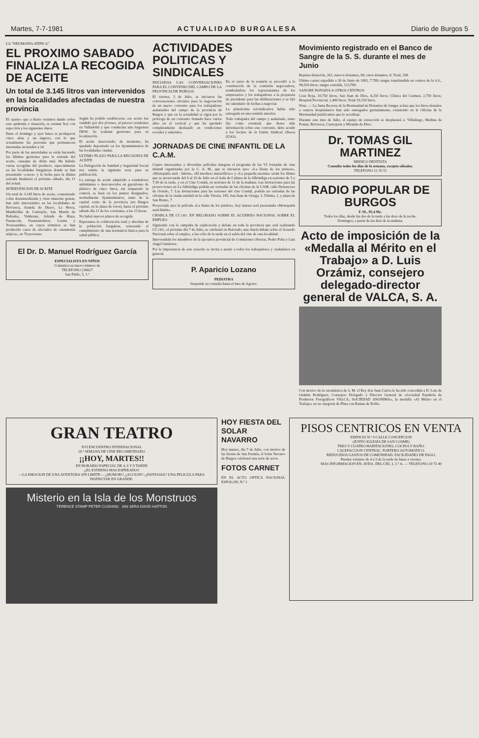Martes, 7-7-1981 ACTUALIDAD BURGALESA Diario de Burgos 5
LA "NEUMONIA ATIPICA"
EL PROXIMO SABADO FINALIZA LA RECOGIDA DE ACEITE
Un total de 3.145 litros van intervenidos en las localidades afectadas de nuestra provincia
El «parte» que a diario venimos dando sobre esta epidemia o situación, se resume hoy con sujección a los siguientes datos:
Entre el domingo y ayer lunes se produjeron cinco altas y un ingreso, con lo que actualmente las personas que permanecen internadas ascienden a 24.
Por parte de las autoridades se están haciendo las últimas gestiones para la retirada del aceite, causante de dicho mal. Ha habido varias recogidas del producto, especialmente en las localidades burgalesas donde se han presentado «casos» y la fecha para la última retirada finalizará el próximo sábado, día 11 del actual.
INTERVENCION DE ACEITE
Un total de 3.145 litros de aceite, conteniendo colza desnaturalizada y otras materias grasas, han sido intervenidos en las localidades de Briviesca, Aranda de Duero, La Horra, Mambrillas de Castrejón, San Martín de Rubiales, Valdezate, Adrada de Haza, Fuentecén, Fuentemolinos, Lerma y Torresandino, en cuyos términos se han producido casos de afectados de «neumonía atípica», en 76 personas.
Según ha podido establecerse, ese aceite fue vendido por dos jóvenes, al parecer residentes en Valladolid y que conducían una furgoneta DKW. Se realizan gestiones para su localización.
El aceite intervenido, de momento, ha quedado depositado en los Ayuntamientos de las localidades citadas.
ULTIMO PLAZO PARA LA RECOGIDA DE ACEITE
La Delegación de Sanidad y Seguridad Social nos remite la siguiente nota para su publicación:
La entrega de aceite adquirido a vendedores ambulantes o desconocidos en garrafones de plástico de cinco litros, sin etiquetado ni control, se hará en los puntos designados, normalmente Ayuntamientos, tanto de la capital como de la provincia (en Burgos capital, en la plaza de toros), hasta el próximo sábado día 11 de los corrientes, a las 13 horas.
No habrá nuevos plazos de recogida.
Esperamos la colaboración total y absoluta de la población burgalesa, reiterando el cumplimiento de una normativa básica para la salud pública.
El Dr. D. Manuel Rodríguez García
ESPECIALISTA EN NIÑOS
Comunica su nuevo número de
TELEFONO 236627
San Pablo, 5, 1.º
ACTIVIDADES POLITICAS Y SINDICALES
INICIADAS LAS CONVERSACIONES PARA EL CONVENIO DEL CAMPO DE LA PROVINCIA DE BURGOS
El viernes, 3 de Julio, se iniciaron las conversaciones oficiales para la negociación de un nuevo convenio para los trabajadores asalariados del campo de la provincia de Burgos y que en la actualidad se rigen por la prórroga de un convenio firmado hace varios años en el vertical y que ha quedado completamente desfasado en condiciones sociales y salariales.
En el curso de la reunión se procedió a la constitución de la comisión negociadora, nombrándose los representantes de los empresarios y los trabajadores a la propuesta de presidente para las deliberaciones y se fijó un calendario de fechas a negociar.
La plataforma reivindicativa había sido entregada en una reunión anterior.
Todo trabajador del campo y asalariado, tanto fijo como eventual, que desee más información sobre este convenio, debe acudir a los locales de la Unión Sindical Obrera (USO).
JORNADAS DE CINE INFANTIL DE LA C.A.M.
Cuatro interesantes y divertidas películas integran el programa de las VI Jornadas de cine infantil organizadas por la C. A. M., que se iniciaron ayer. «La flauta de los pitusos», «Monopatín azul - limón», «El mechero maravilloso» y «La pequeña sirenita» serán los filmes que se proyectarán del 6 al 10 de Julio en el Aula de Cultura de la Alhóndiga en sesiones de 5 y 7,30 de la tarde, y en el Cine Condal, en sesiones de 11 de la mañana. Las invitaciones para las proyecciones en La Alhóndiga podrán ser retiradas de las oficinas de la CAM, calle Defensores de Oviedo, 7. Las invitaciones para las sesiones del cine Condal, podrán ser retiradas de las oficinas de la citada entidad en la calle Vitoria, 185; San Juan de Ortega, 1; Fátima, 1, y plaza de San Bruno, 7.
Proyectada ayer la película «La flauta de los pitufos», hoy martes será presentada «Monopatín azul-limón».
CHARLA DE CC.OO. EN BELORADO SOBRE EL ACUERDO NACIONAL SOBRE EL EMPLEO
Siguiendo con la campaña de explicación y debate en toda la provincia que está realizando CC.OO., el próximo día 7 de Julio, se celebrará en Belorado, una charla debate sobre el Acuerdo Nacional sobre el empleo, a las ocho de la tarde en el salón del cine de esta localidad.
Intervendrán los miembros de la ejecutiva provincial de Comisiones Obreras, Pedro Peña y Luis Angel Gutiérrez.
Por la importancia de este acuerdo se invita a asistir a todos los trabajadores y ciudadanos en general.
P. Aparicio Lozano
PEDIATRA
Suspende su consulta hasta el mes de Agosto.
Movimiento registrado en el Banco de Sangre de la S. S. durante el mes de Junio
Repiten donación, 261; nuevos donantes, 69; otros donantes, 8. Total, 338.
Ultimo carnet expedido a 30 de Junio de 1981, 7.789; sangre transfundida en centros de la S.S., 98,029 litros; sangre extraída, 123,700.
SANGRE DONADA A OTROS CENTROS
Cruz Roja, 10,750 litros; San Juan de Dios, 4,250 litros; Clínica del Carmen, 2,750 litros; Hospital Provincial, 1,400 litros. Total 19,150 litros.
Nota. — La Junta Rectora de la Hermandad de Donantes de Sangre aclara que los litros donados a centros hospitalarios han sido entregados gratuitamente, existiendo en la Oficina de la Hermandad justificantes que lo acreditan.
Durante este mes de Julio, el equipo de extracción se desplazará a: Villadiego, Medina de Pomar, Briviesca, Castrojeriz y Miranda de Ebro.
Dr. TOMAS GIL MARTINEZ
MEDICO DENTISTA
Consulta todos los días de la semana, excepto sábados.
TELEFONO 21 35 51
RADIO POPULAR DE BURGOS
F. M., 95,4 Mc.
Todos los días, desde las dos de la tarde a las doce de la noche.
Domingos, a partir de las diez de la mañana.
Acto de imposición de la «Medalla al Mérito en el Trabajo» a D. Luis Orzámiz, consejero delegado-director general de VALCA, S. A.
Con motivo de la onomástica de S. M. el Rey don Juan Carlos le ha sido concedida a D. Luis de Ozámiz Rodríguez, Consejero Delegado y Director General de «Sociedad Española de Productos Fotográficos VALCA, SOCIEDAD ANONIMA», la medalla «Al Mérito en el Trabajo» en su categoría de Plata con Ramas de Roble.
GRAN TEATRO
XVI ENCUENTRO INTERNACIONAL
10.ª SEMANA DE CINE RECOMENDADO
¡¡HOY, MARTES!!
EN HORARIO ESPECIAL DE 4, 6 Y 8 TARDE
¡¡EL ESTRENO MAS ESPERADO!!
—LA EMOCION DE UNA AVENTURA SIN LIMITE— ¡¡HUMOR!! ¡¡ACCION!! ¡¡FANTASIA!! UNA PELICULA PARA DISFRUTAR EN GRANDE.
Misterio en la Isla de los Monstruos
TERENCE STAMP PETER CUSHING IAN SERA DAVID HATTON
HOY FIESTA DEL SOLAR NAVARRO
Hoy martes, día 7 de Julio, con motivo de las fiestas de San Fermín, el Solar Navarro de Burgos celebrará una serie de actos.
FOTOS CARNET
EN EL ACTO OPTICA NACIONAL ESPOLON, N.º 1
PISOS CENTRICOS EN VENTA
EDIFICIO N.º 9 CALLE CONCEPCION
(JUNTO IGLESIA DE SAN COSME)
TRES Y CUATRO HABITACIONES, COCINA Y BAÑO.
CALEFACCION CENTRAL. PORTERO AUTOMATICO.
REDUCIDOS GASTOS DE COMUNIDAD. FACILIDADES DE PAGO.
Pueden visitarse de 4 a 5 de la tarde de lunes a viernes.
MAS INFORMACION EN: AVDA. DEL CID, 3, 3.º A. — TELEFONO 20 73 40